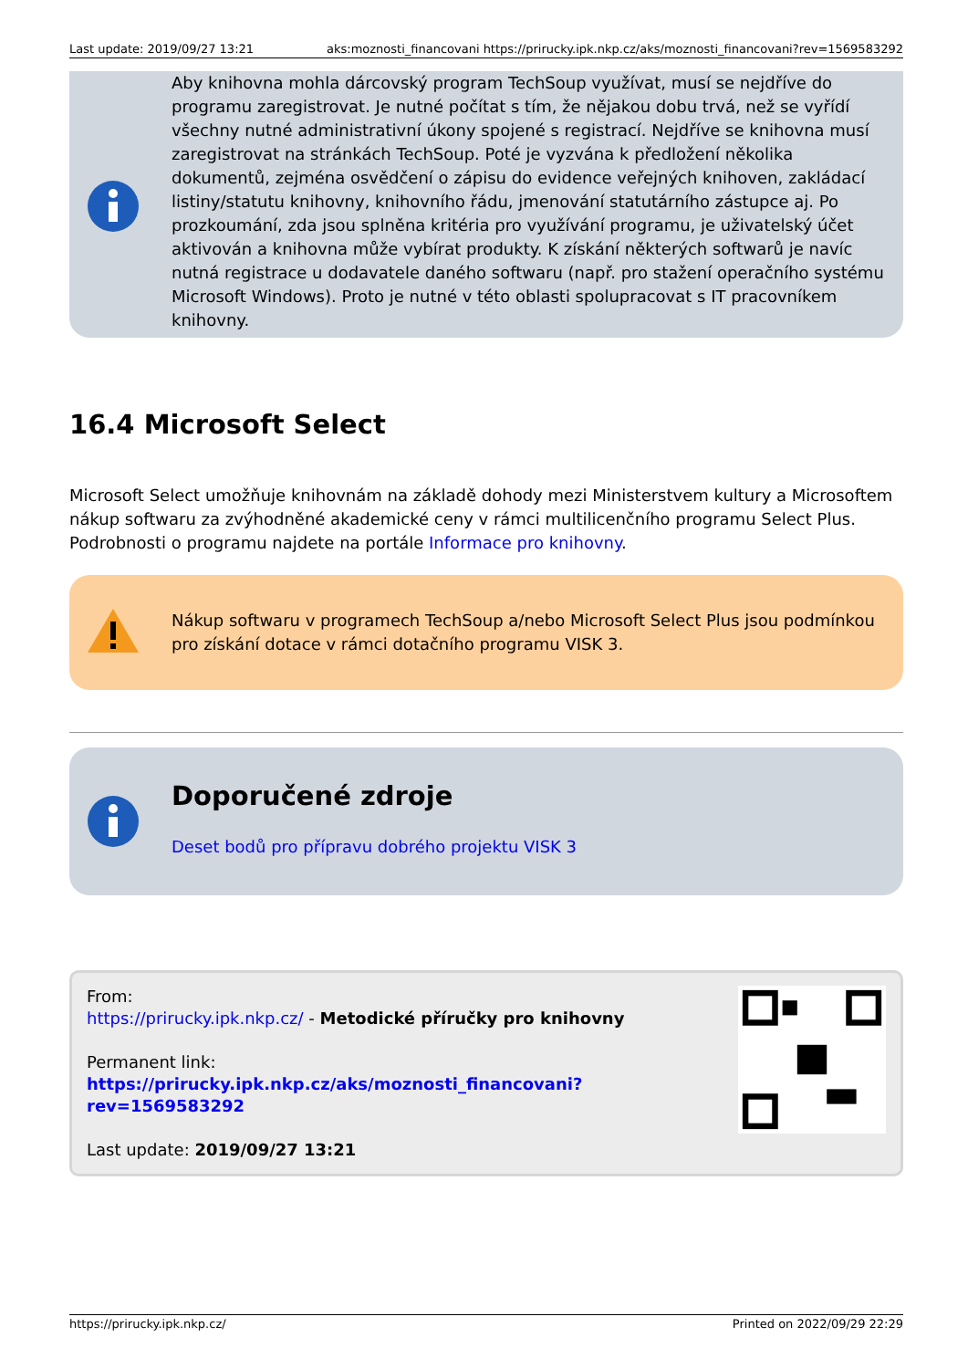Last update: 2019/09/27 13:21 aks:moznosti_financovani https://prirucky.ipk.nkp.cz/aks/moznosti_financovani?rev=1569583292
Aby knihovna mohla dárcovský program TechSoup využívat, musí se nejdříve do programu zaregistrovat. Je nutné počítat s tím, že nějakou dobu trvá, než se vyřídí všechny nutné administrativní úkony spojené s registrací. Nejdříve se knihovna musí zaregistrovat na stránkách TechSoup. Poté je vyzvána k předložení několika dokumentů, zejména osvědčení o zápisu do evidence veřejných knihoven, zakládací listiny/statutu knihovny, knihovního řádu, jmenování statutárního zástupce aj. Po prozkoumání, zda jsou splněna kritéria pro využívání programu, je uživatelský účet aktivován a knihovna může vybírat produkty. K získání některých softwarů je navíc nutná registrace u dodavatele daného softwaru (např. pro stažení operačního systému Microsoft Windows). Proto je nutné v této oblasti spolupracovat s IT pracovníkem knihovny.
16.4 Microsoft Select
Microsoft Select umožňuje knihovnám na základě dohody mezi Ministerstvem kultury a Microsoftem nákup softwaru za zvýhodněné akademické ceny v rámci multilicenčního programu Select Plus. Podrobnosti o programu najdete na portále Informace pro knihovny.
Nákup softwaru v programech TechSoup a/nebo Microsoft Select Plus jsou podmínkou pro získání dotace v rámci dotačního programu VISK 3.
Doporučené zdroje
Deset bodů pro přípravu dobrého projektu VISK 3
From:
https://prirucky.ipk.nkp.cz/ - Metodické příručky pro knihovny
Permanent link:
https://prirucky.ipk.nkp.cz/aks/moznosti_financovani?rev=1569583292
Last update: 2019/09/27 13:21
https://prirucky.ipk.nkp.cz/ Printed on 2022/09/29 22:29